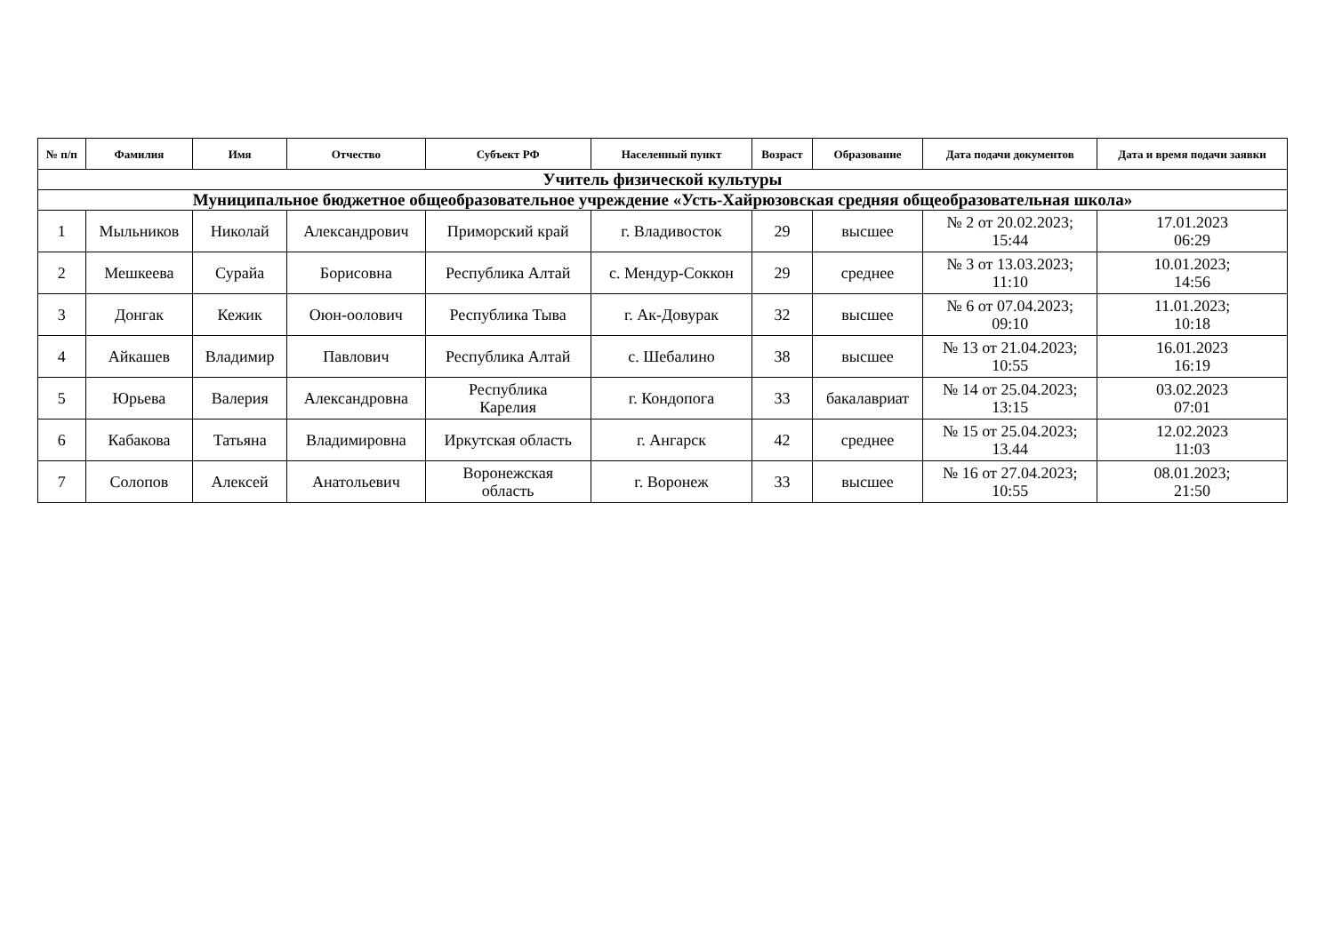| № п/п | Фамилия | Имя | Отчество | Субъект РФ | Населенный пункт | Возраст | Образование | Дата подачи документов | Дата и время подачи заявки |
| --- | --- | --- | --- | --- | --- | --- | --- | --- | --- |
| Учитель физической культуры | | | | | | | | | |
| Муниципальное бюджетное общеобразовательное учреждение «Усть-Хайрюзовская средняя общеобразовательная школа» | | | | | | | | | |
| 1 | Мыльников | Николай | Александрович | Приморский край | г. Владивосток | 29 | высшее | № 2 от 20.02.2023; 15:44 | 17.01.2023 06:29 |
| 2 | Мешкеева | Сурайа | Борисовна | Республика Алтай | с. Мендур-Соккон | 29 | среднее | № 3 от 13.03.2023; 11:10 | 10.01.2023; 14:56 |
| 3 | Донгак | Кежик | Оюн-оолович | Республика Тыва | г. Ак-Довурак | 32 | высшее | № 6 от 07.04.2023; 09:10 | 11.01.2023; 10:18 |
| 4 | Айкашев | Владимир | Павлович | Республика Алтай | с. Шебалино | 38 | высшее | № 13 от 21.04.2023; 10:55 | 16.01.2023 16:19 |
| 5 | Юрьева | Валерия | Александровна | Республика Карелия | г. Кондопога | 33 | бакалавриат | № 14 от 25.04.2023; 13:15 | 03.02.2023 07:01 |
| 6 | Кабакова | Татьяна | Владимировна | Иркутская область | г. Ангарск | 42 | среднее | № 15 от 25.04.2023; 13.44 | 12.02.2023 11:03 |
| 7 | Солопов | Алексей | Анатольевич | Воронежская область | г. Воронеж | 33 | высшее | № 16 от 27.04.2023; 10:55 | 08.01.2023; 21:50 |